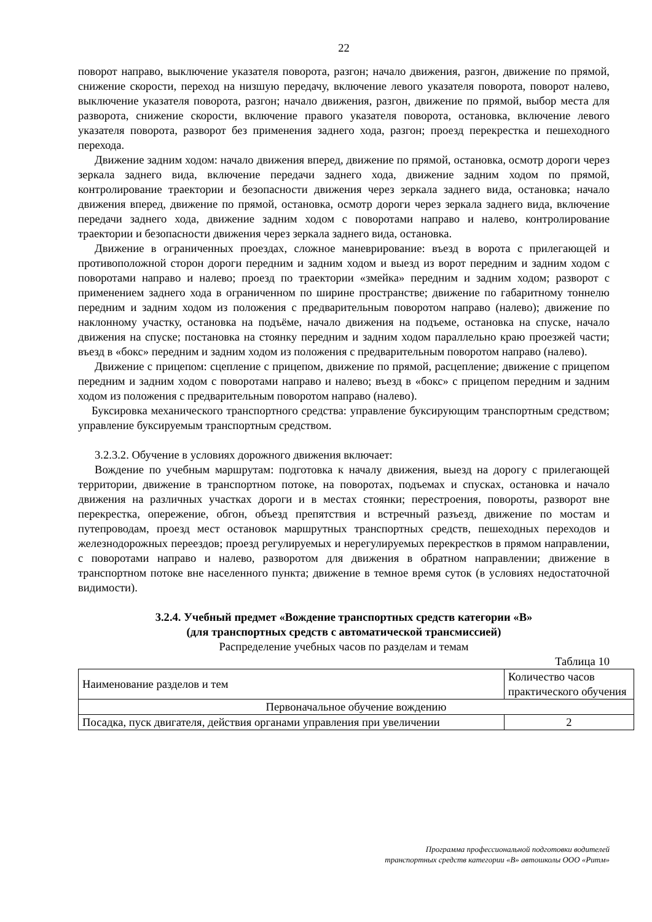22
поворот направо, выключение указателя поворота, разгон; начало движения, разгон, движение по прямой, снижение скорости, переход на низшую передачу, включение левого указателя поворота, поворот налево, выключение указателя поворота, разгон; начало движения, разгон, движение по прямой, выбор места для разворота, снижение скорости, включение правого указателя поворота, остановка, включение левого указателя поворота, разворот без применения заднего хода, разгон; проезд перекрестка и пешеходного перехода.
Движение задним ходом: начало движения вперед, движение по прямой, остановка, осмотр дороги через зеркала заднего вида, включение передачи заднего хода, движение задним ходом по прямой, контролирование траектории и безопасности движения через зеркала заднего вида, остановка; начало движения вперед, движение по прямой, остановка, осмотр дороги через зеркала заднего вида, включение передачи заднего хода, движение задним ходом с поворотами направо и налево, контролирование траектории и безопасности движения через зеркала заднего вида, остановка.
Движение в ограниченных проездах, сложное маневрирование: въезд в ворота с прилегающей и противоположной сторон дороги передним и задним ходом и выезд из ворот передним и задним ходом с поворотами направо и налево; проезд по траектории «змейка» передним и задним ходом; разворот с применением заднего хода в ограниченном по ширине пространстве; движение по габаритному тоннелю передним и задним ходом из положения с предварительным поворотом направо (налево); движение по наклонному участку, остановка на подъёме, начало движения на подъеме, остановка на спуске, начало движения на спуске; постановка на стоянку передним и задним ходом параллельно краю проезжей части; въезд в «бокс» передним и задним ходом из положения с предварительным поворотом направо (налево).
Движение с прицепом: сцепление с прицепом, движение по прямой, расцепление; движение с прицепом передним и задним ходом с поворотами направо и налево; въезд в «бокс» с прицепом передним и задним ходом из положения с предварительным поворотом направо (налево).
Буксировка механического транспортного средства: управление буксирующим транспортным средством; управление буксируемым транспортным средством.
3.2.3.2. Обучение в условиях дорожного движения включает:
Вождение по учебным маршрутам: подготовка к началу движения, выезд на дорогу с прилегающей территории, движение в транспортном потоке, на поворотах, подъемах и спусках, остановка и начало движения на различных участках дороги и в местах стоянки; перестроения, повороты, разворот вне перекрестка, опережение, обгон, объезд препятствия и встречный разъезд, движение по мостам и путепроводам, проезд мест остановок маршрутных транспортных средств, пешеходных переходов и железнодорожных переездов; проезд регулируемых и нерегулируемых перекрестков в прямом направлении, с поворотами направо и налево, разворотом для движения в обратном направлении; движение в транспортном потоке вне населенного пункта; движение в темное время суток (в условиях недостаточной видимости).
3.2.4. Учебный предмет «Вождение транспортных средств категории «В»
(для транспортных средств с автоматической трансмиссией)
Распределение учебных часов по разделам и темам
Таблица 10
| Наименование разделов и тем | Количество часов практического обучения |
| Первоначальное обучение вождению | |
| Посадка, пуск двигателя, действия органами управления при увеличении | 2 |
Программа профессиональной подготовки водителей
транспортных средств категории «В» автошколы ООО «Ритм»